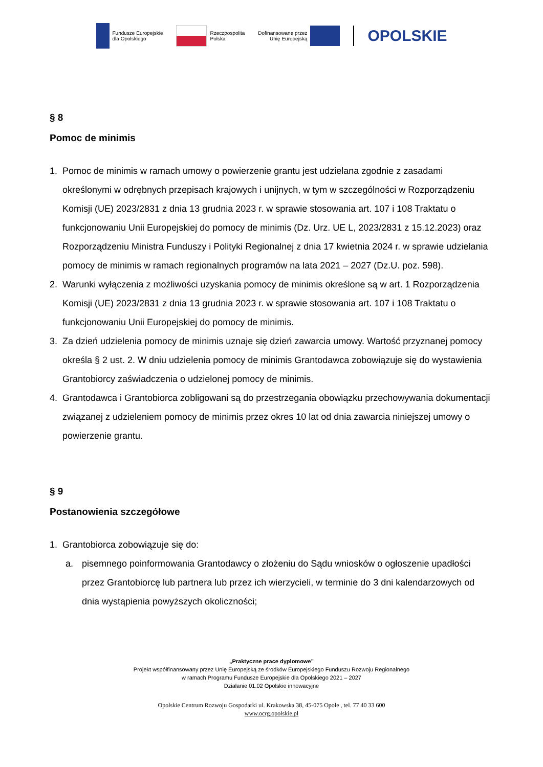Fundusze Europejskie
dla Opolskiego
Rzeczpospolita
Polska
Dofinansowane przez
Unię Europejską
OPOLSKIE
§ 8
Pomoc de minimis
1. Pomoc de minimis w ramach umowy o powierzenie grantu jest udzielana zgodnie z zasadami określonymi w odrębnych przepisach krajowych i unijnych, w tym w szczególności w Rozporządzeniu Komisji (UE) 2023/2831 z dnia 13 grudnia 2023 r. w sprawie stosowania art. 107 i 108 Traktatu o funkcjonowaniu Unii Europejskiej do pomocy de minimis (Dz. Urz. UE L, 2023/2831 z 15.12.2023) oraz Rozporządzeniu Ministra Funduszy i Polityki Regionalnej z dnia 17 kwietnia 2024 r. w sprawie udzielania pomocy de minimis w ramach regionalnych programów na lata 2021 – 2027 (Dz.U. poz. 598).
2. Warunki wyłączenia z możliwości uzyskania pomocy de minimis określone są w art. 1 Rozporządzenia Komisji (UE) 2023/2831 z dnia 13 grudnia 2023 r. w sprawie stosowania art. 107 i 108 Traktatu o funkcjonowaniu Unii Europejskiej do pomocy de minimis.
3. Za dzień udzielenia pomocy de minimis uznaje się dzień zawarcia umowy. Wartość przyznanej pomocy określa § 2 ust. 2. W dniu udzielenia pomocy de minimis Grantodawca zobowiązuje się do wystawienia Grantobiorcy zaświadczenia o udzielonej pomocy de minimis.
4. Grantodawca i Grantobiorca zobligowani są do przestrzegania obowiązku przechowywania dokumentacji związanej z udzieleniem pomocy de minimis przez okres 10 lat od dnia zawarcia niniejszej umowy o powierzenie grantu.
§ 9
Postanowienia szczegółowe
1. Grantobiorca zobowiązuje się do:
a. pisemnego poinformowania Grantodawcy o złożeniu do Sądu wniosków o ogłoszenie upadłości przez Grantobiorcę lub partnera lub przez ich wierzycieli, w terminie do 3 dni kalendarzowych od dnia wystąpienia powyższych okoliczności;
„Praktyczne prace dyplomowe”
Projekt współfinansowany przez Unię Europejską ze środków Europejskiego Funduszu Rozwoju Regionalnego
w ramach Programu Fundusze Europejskie dla Opolskiego 2021 – 2027
Działanie 01.02 Opolskie innowacyjne
Opolskie Centrum Rozwoju Gospodarki ul. Krakowska 38, 45-075 Opole , tel. 77 40 33 600
www.ocrg.opolskie.pl